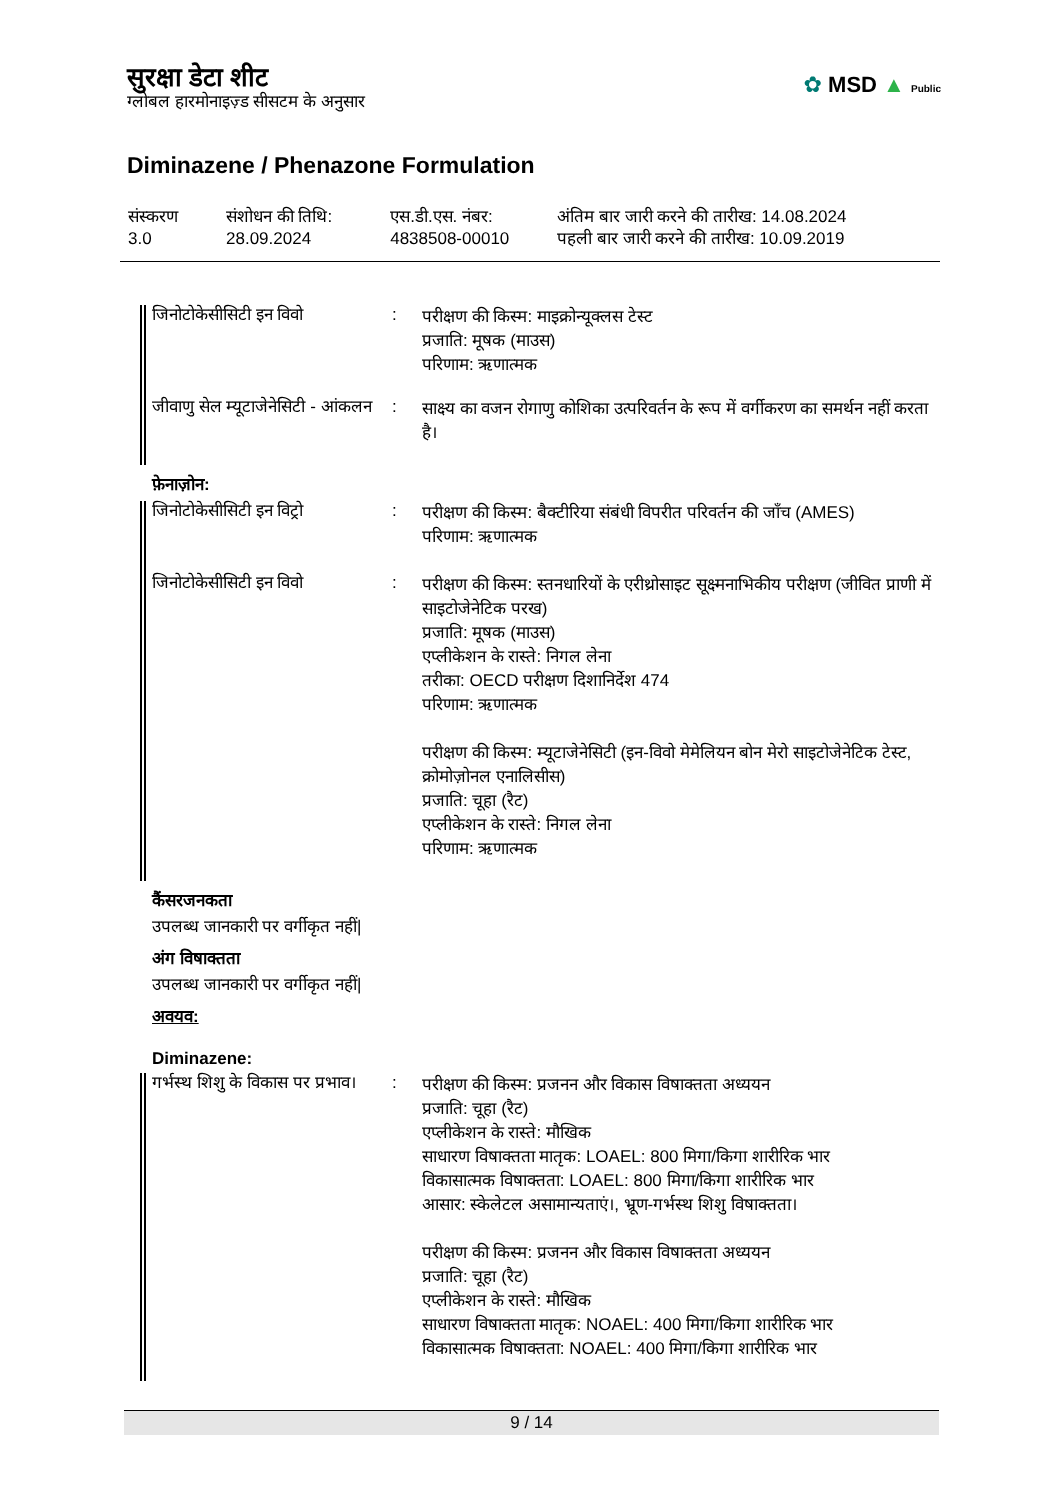सुरक्षा डेटा शीट
ग्लोबल हारमोनाइज़्ड सीसटम के अनुसार
✿ MSD ▲ Public
Diminazene / Phenazone Formulation
| संस्करण 3.0 | संशोधन की तिथि: 28.09.2024 | एस.डी.एस. नंबर: 4838508-00010 | अंतिम बार जारी करने की तारीख: 14.08.2024 पहली बार जारी करने की तारीख: 10.09.2019 |
जिनोटोकेसीसिटी इन विवो :
परीक्षण की किस्म: माइक्रोन्यूक्लस टेस्ट
प्रजाति: मूषक (माउस)
परिणाम: ऋणात्मक
जीवाणु सेल म्यूटाजेनेसिटी - आंकलन
:
साक्ष्य का वजन रोगाणु कोशिका उत्परिवर्तन के रूप में वर्गीकरण का समर्थन नहीं करता है।
फ़ेनाज़ोन:
जिनोटोकेसीसिटी इन विट्रो
:
परीक्षण की किस्म: बैक्टीरिया संबंधी विपरीत परिवर्तन की जाँच (AMES)
परिणाम: ऋणात्मक
जिनोटोकेसीसिटी इन विवो :
परीक्षण की किस्म: स्तनधारियों के एरीथ्रोसाइट सूक्ष्मनाभिकीय परीक्षण (जीवित प्राणी में साइटोजेनेटिक परख)
प्रजाति: मूषक (माउस)
एप्लीकेशन के रास्ते: निगल लेना
तरीका: OECD परीक्षण दिशानिर्देश 474
परिणाम: ऋणात्मक
परीक्षण की किस्म: म्यूटाजेनेसिटी (इन-विवो मेमेलियन बोन मेरो साइटोजेनेटिक टेस्ट, क्रोमोज़ोनल एनालिसीस)
प्रजाति: चूहा (रैट)
एप्लीकेशन के रास्ते: निगल लेना
परिणाम: ऋणात्मक
कैंसरजनकता
उपलब्ध जानकारी पर वर्गीकृत नहीं|
अंग विषाक्तता
उपलब्ध जानकारी पर वर्गीकृत नहीं|
अवयव:
Diminazene:
गर्भस्थ शिशु के विकास पर प्रभाव।
:
परीक्षण की किस्म: प्रजनन और विकास विषाक्तता अध्ययन
प्रजाति: चूहा (रैट)
एप्लीकेशन के रास्ते: मौखिक
साधारण विषाक्तता मातृक: LOAEL: 800 मिगा/किगा शारीरिक भार
विकासात्मक विषाक्तता: LOAEL: 800 मिगा/किगा शारीरिक भार
आसार: स्केलेटल असामान्यताएं।, भ्रूण-गर्भस्थ शिशु विषाक्तता।
परीक्षण की किस्म: प्रजनन और विकास विषाक्तता अध्ययन
प्रजाति: चूहा (रैट)
एप्लीकेशन के रास्ते: मौखिक
साधारण विषाक्तता मातृक: NOAEL: 400 मिगा/किगा शारीरिक भार
विकासात्मक विषाक्तता: NOAEL: 400 मिगा/किगा शारीरिक भार
9 / 14